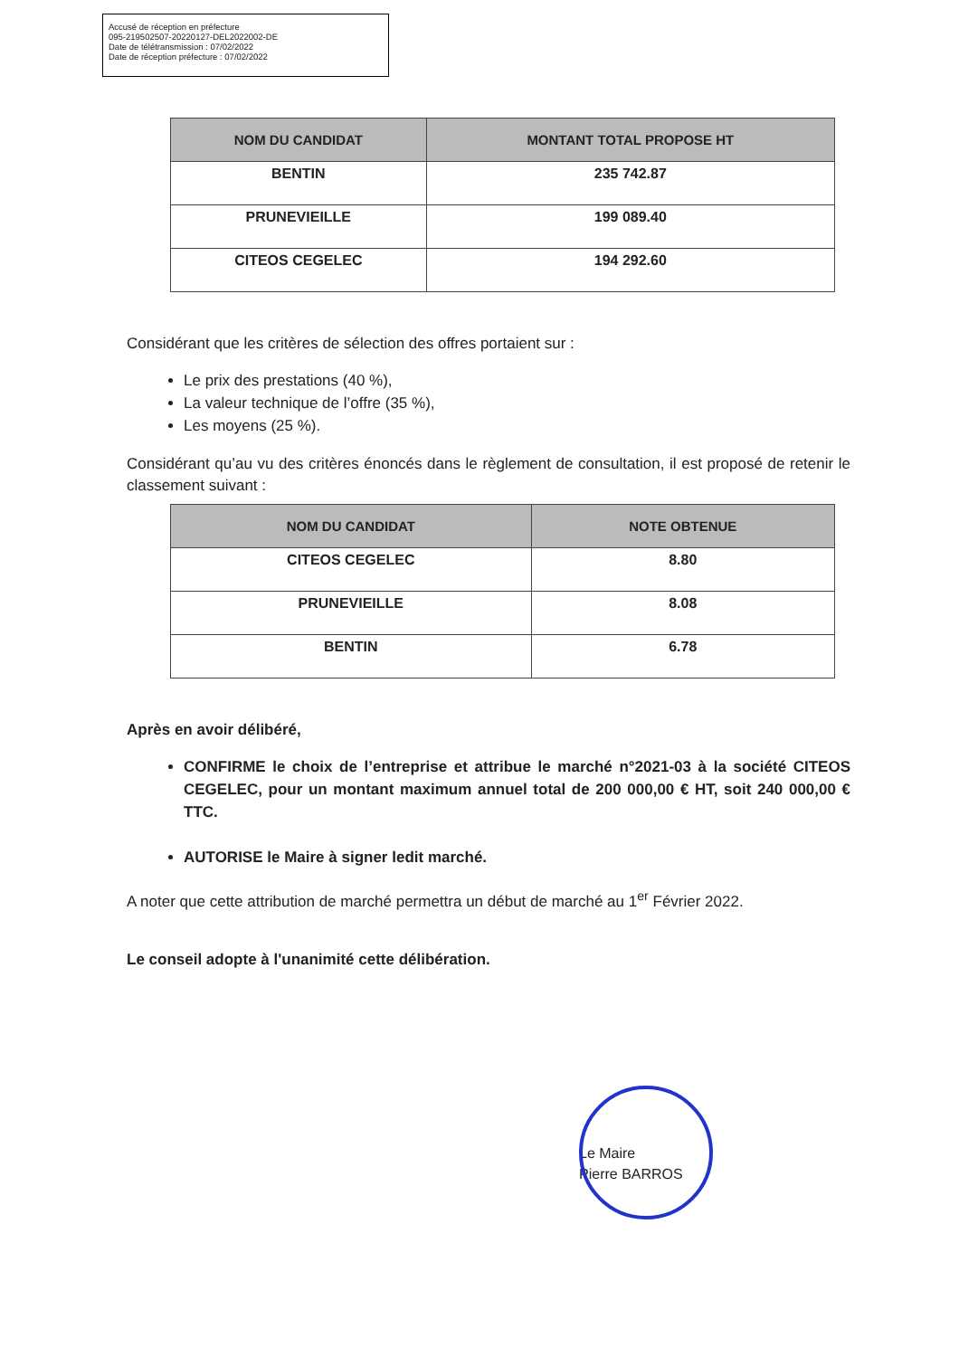Accusé de réception en préfecture
095-219502507-20220127-DEL2022002-DE
Date de télétransmission : 07/02/2022
Date de réception préfecture : 07/02/2022
| NOM DU CANDIDAT | MONTANT TOTAL PROPOSE HT |
| --- | --- |
| BENTIN | 235 742.87 |
| PRUNEVIEILLE | 199 089.40 |
| CITEOS CEGELEC | 194 292.60 |
Considérant que les critères de sélection des offres portaient sur :
Le prix des prestations (40 %),
La valeur technique de l’offre (35 %),
Les moyens (25 %).
Considérant qu’au vu des critères énoncés dans le règlement de consultation, il est proposé de retenir le classement suivant :
| NOM DU CANDIDAT | NOTE OBTENUE |
| --- | --- |
| CITEOS CEGELEC | 8.80 |
| PRUNEVIEILLE | 8.08 |
| BENTIN | 6.78 |
Après en avoir délibéré,
CONFIRME le choix de l’entreprise et attribue le marché n°2021-03 à la société CITEOS CEGELEC, pour un montant maximum annuel total de 200 000,00 € HT, soit 240 000,00 € TTC.
AUTORISE le Maire à signer ledit marché.
A noter que cette attribution de marché permettra un début de marché au 1<sup>er</sup> Février 2022.
Le conseil adopte à l'unanimité cette délibération.
Le Maire
Pierre BARROS